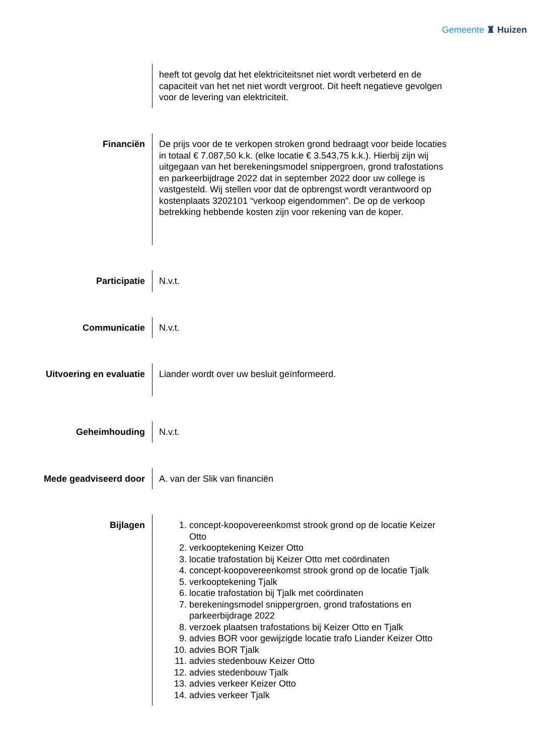Gemeente ♜ Huizen
heeft tot gevolg dat het elektriciteitsnet niet wordt verbeterd en de capaciteit van het net niet wordt vergroot. Dit heeft negatieve gevolgen voor de levering van elektriciteit.
Financiën
De prijs voor de te verkopen stroken grond bedraagt voor beide locaties in totaal € 7.087,50 k.k. (elke locatie € 3.543,75 k.k.). Hierbij zijn wij uitgegaan van het berekeningsmodel snippergroen, grond trafostations en parkeerbijdrage 2022 dat in september 2022 door uw college is vastgesteld. Wij stellen voor dat de opbrengst wordt verantwoord op kostenplaats 3202101 “verkoop eigendommen”. De op de verkoop betrekking hebbende kosten zijn voor rekening van de koper.
Participatie N.v.t.
Communicatie N.v.t.
Uitvoering en evaluatie
Liander wordt over uw besluit geïnformeerd.
Geheimhouding N.v.t.
Mede geadviseerd door A. van der Slik van financiën
Bijlagen 1. concept-koopovereenkomst strook grond op de locatie Keizer Otto
2. verkooptekening Keizer Otto
3. locatie trafostation bij Keizer Otto met coördinaten
4. concept-koopovereenkomst strook grond op de locatie Tjalk
5. verkooptekening Tjalk
6. locatie trafostation bij Tjalk met coördinaten
7. berekeningsmodel snippergroen, grond trafostations en parkeerbijdrage 2022
8. verzoek plaatsen trafostations bij Keizer Otto en Tjalk
9. advies BOR voor gewijzigde locatie trafo Liander Keizer Otto
10. advies BOR Tjalk
11. advies stedenbouw Keizer Otto
12. advies stedenbouw Tjalk
13. advies verkeer Keizer Otto
14. advies verkeer Tjalk